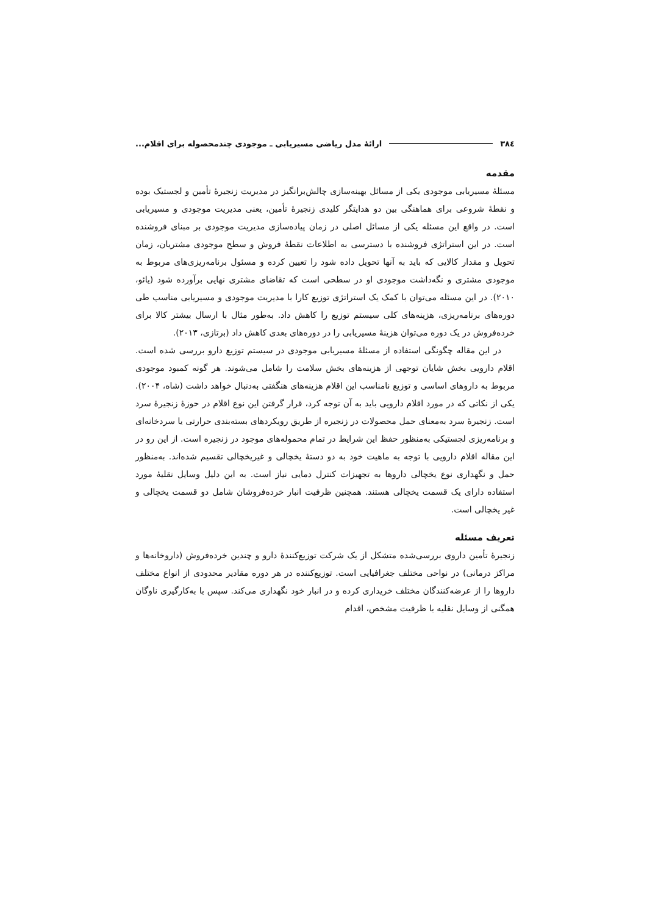۳۸٤ ارائهٔ مدل ریاضی مسیریابی ـ موجودی چندمحصوله برای اقلام...
مقدمه
مسئلهٔ مسیریابی موجودی یکی از مسائل بهینه‌سازی چالش‌برانگیز در مدیریت زنجیرهٔ تأمین و لجستیک بوده و نقطهٔ شروعی برای هماهنگی بین دو هدایتگر کلیدی زنجیرهٔ تأمین، یعنی مدیریت موجودی و مسیریابی است. در واقع این مسئله یکی از مسائل اصلی در زمان پیاده‌سازی مدیریت موجودی بر مبنای فروشنده است. در این استراتژی فروشنده با دسترسی به اطلاعات نقطهٔ فروش و سطح موجودی مشتریان، زمان تحویل و مقدار کالایی که باید به آنها تحویل داده شود را تعیین کرده و مسئول برنامه‌ریزی‌های مربوط به موجودی مشتری و نگه‌داشت موجودی او در سطحی است که تقاضای مشتری نهایی برآورده شود (یائو، ۲۰۱۰). در این مسئله می‌توان با کمک یک استراتژی توزیع کارا با مدیریت موجودی و مسیریابی مناسب طی دوره‌های برنامه‌ریزی، هزینه‌های کلی سیستم توزیع را کاهش داد. به‌طور مثال با ارسال بیشتر کالا برای خرده‌فروش در یک دوره می‌توان هزینهٔ مسیریابی را در دوره‌های بعدی کاهش داد (برتازی، ۲۰۱۳).
در این مقاله چگونگی استفاده از مسئلهٔ مسیریابی موجودی در سیستم توزیع دارو بررسی شده است. اقلام دارویی بخش شایان توجهی از هزینه‌های بخش سلامت را شامل می‌شوند. هر گونه کمبود موجودی مربوط به داروهای اساسی و توزیع نامناسب این اقلام هزینه‌های هنگفتی به‌دنبال خواهد داشت (شاه، ۲۰۰۴). یکی از نکاتی که در مورد اقلام دارویی باید به آن توجه کرد، قرار گرفتن این نوع اقلام در حوزهٔ زنجیرهٔ سرد است. زنجیرهٔ سرد به‌معنای حمل محصولات در زنجیره از طریق رویکردهای بسته‌بندی حرارتی یا سردخانه‌ای و برنامه‌ریزی لجستیکی به‌منظور حفظ این شرایط در تمام محموله‌های موجود در زنجیره است. از این رو در این مقاله اقلام دارویی با توجه به ماهیت خود به دو دستهٔ یخچالی و غیریخچالی تقسیم شده‌اند. به‌منظور حمل و نگهداری نوع یخچالی داروها به تجهیزات کنترل دمایی نیاز است. به این دلیل وسایل نقلیهٔ مورد استفاده دارای یک قسمت یخچالی هستند. همچنین ظرفیت انبار خرده‌فروشان شامل دو قسمت یخچالی و غیر یخچالی است.
تعریف مسئله
زنجیرهٔ تأمین داروی بررسی‌شده متشکل از یک شرکت توزیع‌کنندهٔ دارو و چندین خرده‌فروش (داروخانه‌ها و مراکز درمانی) در نواحی مختلف جغرافیایی است. توزیع‌کننده در هر دوره مقادیر محدودی از انواع مختلف داروها را از عرضه‌کنندگان مختلف خریداری کرده و در انبار خود نگهداری می‌کند. سپس با به‌کارگیری ناوگان همگنی از وسایل نقلیه با ظرفیت مشخص، اقدام